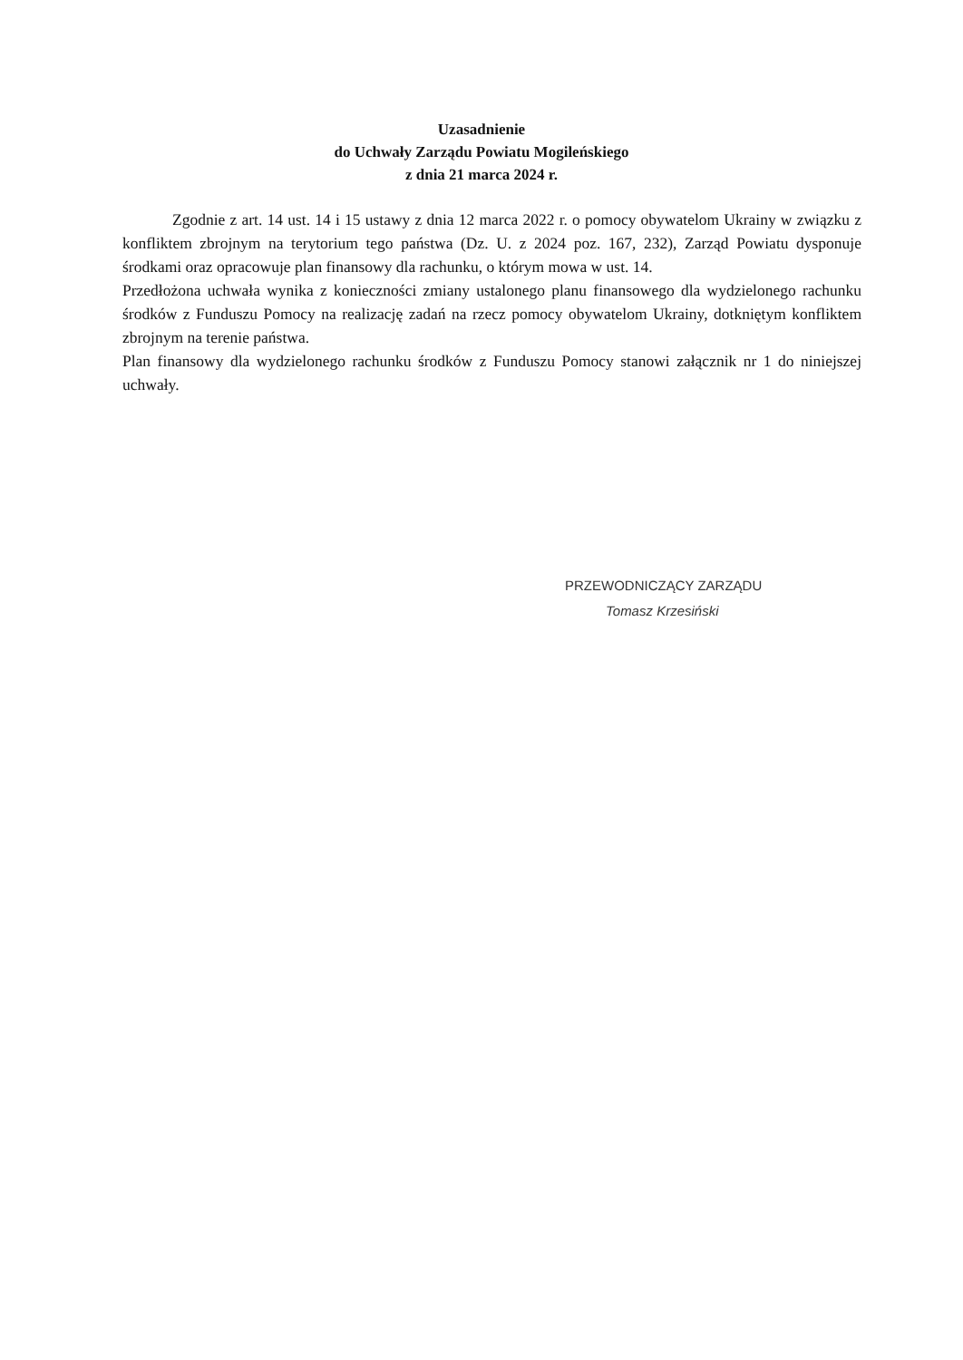Uzasadnienie
do Uchwały Zarządu Powiatu Mogileńskiego
z dnia 21 marca 2024 r.
Zgodnie z art. 14 ust. 14 i 15 ustawy z dnia 12 marca 2022 r. o pomocy obywatelom Ukrainy w związku z konfliktem zbrojnym na terytorium tego państwa (Dz. U. z 2024 poz. 167, 232), Zarząd Powiatu dysponuje środkami oraz opracowuje plan finansowy dla rachunku, o którym mowa w ust. 14.
Przedłożona uchwała wynika z konieczności zmiany ustalonego planu finansowego dla wydzielonego rachunku środków z Funduszu Pomocy na realizację zadań na rzecz pomocy obywatelom Ukrainy, dotkniętym konfliktem zbrojnym na terenie państwa.
Plan finansowy dla wydzielonego rachunku środków z Funduszu Pomocy stanowi załącznik nr 1 do niniejszej uchwały.
PRZEWODNICZĄCY ZARZĄDU
Tomasz Krzesiński